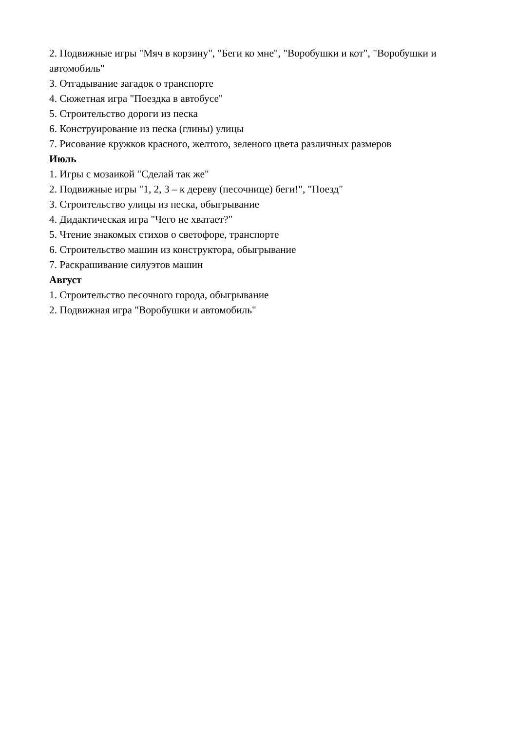2. Подвижные игры "Мяч в корзину", "Беги ко мне", "Воробушки и кот", "Воробушки и автомобиль"
3. Отгадывание загадок о транспорте
4. Сюжетная игра "Поездка в автобусе"
5. Строительство дороги из песка
6. Конструирование из песка (глины) улицы
7. Рисование кружков красного, желтого, зеленого цвета различных размеров
Июль
1. Игры с мозаикой "Сделай так же"
2. Подвижные игры "1, 2, 3 – к дереву (песочнице) беги!", "Поезд"
3. Строительство улицы из песка, обыгрывание
4. Дидактическая игра "Чего не хватает?"
5. Чтение знакомых стихов о светофоре, транспорте
6. Строительство машин из конструктора, обыгрывание
7. Раскрашивание силуэтов машин
Август
1. Строительство песочного города, обыгрывание
2. Подвижная игра "Воробушки и автомобиль"